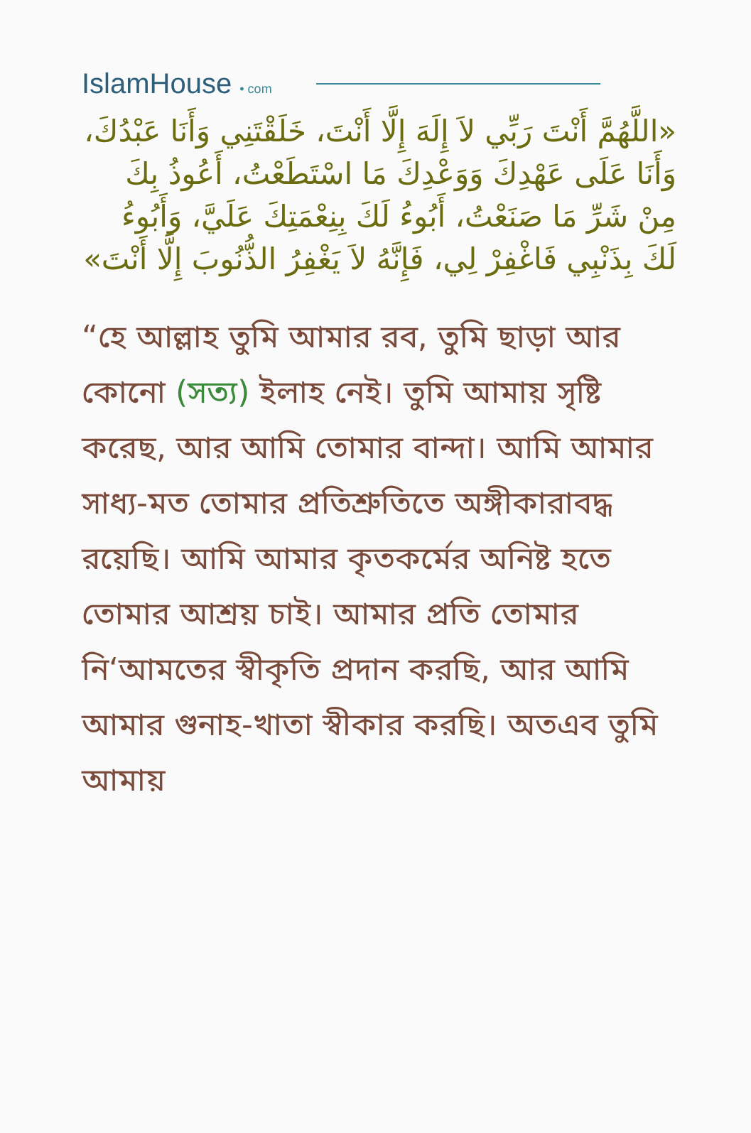IslamHouse • com
«اللَّهُمَّ أَنْتَ رَبِّي لاَ إِلَهَ إِلَّا أَنْتَ، خَلَقْتَنِي وَأَنَا عَبْدُكَ، وَأَنَا عَلَى عَهْدِكَ وَوَعْدِكَ مَا اسْتَطَعْتُ، أَعُوذُ بِكَ مِنْ شَرِّ مَا صَنَعْتُ، أَبُوءُ لَكَ بِنِعْمَتِكَ عَلَيَّ، وَأَبُوءُ لَكَ بِذَنْبِي فَاغْفِرْ لِي، فَإِنَّهُ لاَ يَغْفِرُ الذُّنُوبَ إِلَّا أَنْتَ»
“হে আল্লাহ তুমি আমার রব, তুমি ছাড়া আর কোনো (সত্য) ইলাহ নেই। তুমি আমায় সৃষ্টি করেছ, আর আমি তোমার বান্দা। আমি আমার সাধ্য-মত তোমার প্রতিশ্রুতিতে অঙ্গীকারাবদ্ধ রয়েছি। আমি আমার কৃতকর্মের অনিষ্ট হতে তোমার আশ্রয় চাই। আমার প্রতি তোমার নি‘আমতের স্বীকৃতি প্রদান করছি, আর আমি আমার গুনাহ-খাতা স্বীকার করছি। অতএব তুমি আমায়